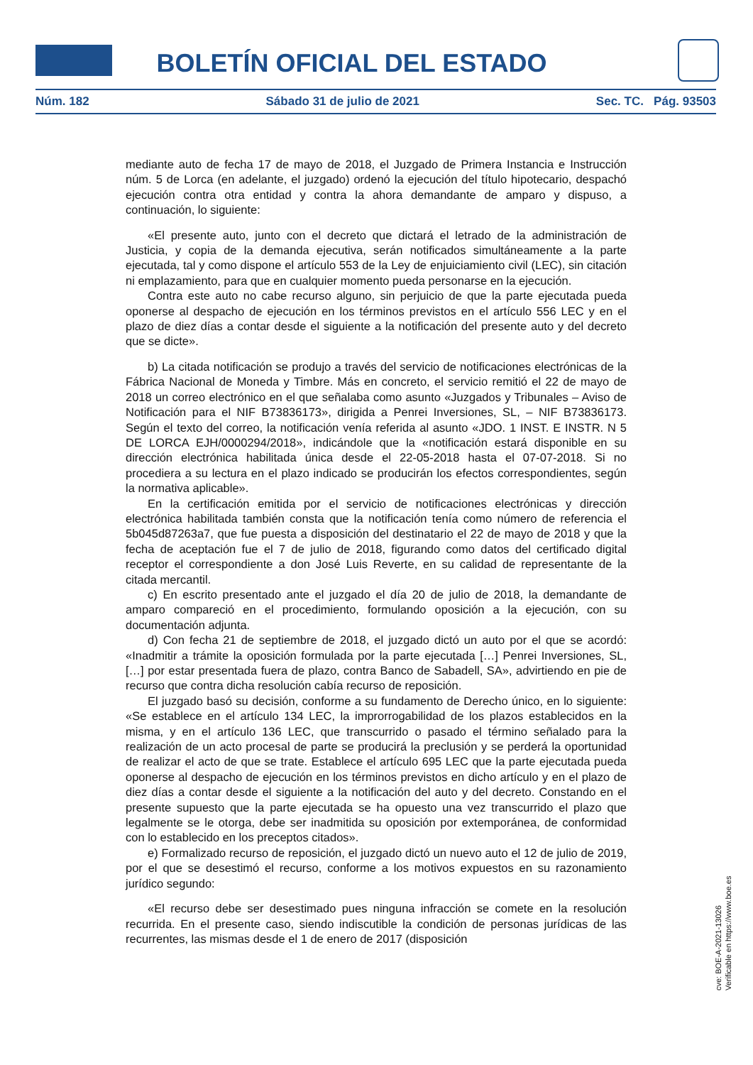BOLETÍN OFICIAL DEL ESTADO
Núm. 182 Sábado 31 de julio de 2021 Sec. TC. Pág. 93503
mediante auto de fecha 17 de mayo de 2018, el Juzgado de Primera Instancia e Instrucción núm. 5 de Lorca (en adelante, el juzgado) ordenó la ejecución del título hipotecario, despachó ejecución contra otra entidad y contra la ahora demandante de amparo y dispuso, a continuación, lo siguiente:
«El presente auto, junto con el decreto que dictará el letrado de la administración de Justicia, y copia de la demanda ejecutiva, serán notificados simultáneamente a la parte ejecutada, tal y como dispone el artículo 553 de la Ley de enjuiciamiento civil (LEC), sin citación ni emplazamiento, para que en cualquier momento pueda personarse en la ejecución.
Contra este auto no cabe recurso alguno, sin perjuicio de que la parte ejecutada pueda oponerse al despacho de ejecución en los términos previstos en el artículo 556 LEC y en el plazo de diez días a contar desde el siguiente a la notificación del presente auto y del decreto que se dicte».
b) La citada notificación se produjo a través del servicio de notificaciones electrónicas de la Fábrica Nacional de Moneda y Timbre. Más en concreto, el servicio remitió el 22 de mayo de 2018 un correo electrónico en el que señalaba como asunto «Juzgados y Tribunales – Aviso de Notificación para el NIF B73836173», dirigida a Penrei Inversiones, SL, – NIF B73836173. Según el texto del correo, la notificación venía referida al asunto «JDO. 1 INST. E INSTR. N 5 DE LORCA EJH/0000294/2018», indicándole que la «notificación estará disponible en su dirección electrónica habilitada única desde el 22-05-2018 hasta el 07-07-2018. Si no procediera a su lectura en el plazo indicado se producirán los efectos correspondientes, según la normativa aplicable».
En la certificación emitida por el servicio de notificaciones electrónicas y dirección electrónica habilitada también consta que la notificación tenía como número de referencia el 5b045d87263a7, que fue puesta a disposición del destinatario el 22 de mayo de 2018 y que la fecha de aceptación fue el 7 de julio de 2018, figurando como datos del certificado digital receptor el correspondiente a don José Luis Reverte, en su calidad de representante de la citada mercantil.
c) En escrito presentado ante el juzgado el día 20 de julio de 2018, la demandante de amparo compareció en el procedimiento, formulando oposición a la ejecución, con su documentación adjunta.
d) Con fecha 21 de septiembre de 2018, el juzgado dictó un auto por el que se acordó: «Inadmitir a trámite la oposición formulada por la parte ejecutada […] Penrei Inversiones, SL, […] por estar presentada fuera de plazo, contra Banco de Sabadell, SA», advirtiendo en pie de recurso que contra dicha resolución cabía recurso de reposición.
El juzgado basó su decisión, conforme a su fundamento de Derecho único, en lo siguiente: «Se establece en el artículo 134 LEC, la improrrogabilidad de los plazos establecidos en la misma, y en el artículo 136 LEC, que transcurrido o pasado el término señalado para la realización de un acto procesal de parte se producirá la preclusión y se perderá la oportunidad de realizar el acto de que se trate. Establece el artículo 695 LEC que la parte ejecutada pueda oponerse al despacho de ejecución en los términos previstos en dicho artículo y en el plazo de diez días a contar desde el siguiente a la notificación del auto y del decreto. Constando en el presente supuesto que la parte ejecutada se ha opuesto una vez transcurrido el plazo que legalmente se le otorga, debe ser inadmitida su oposición por extemporánea, de conformidad con lo establecido en los preceptos citados».
e) Formalizado recurso de reposición, el juzgado dictó un nuevo auto el 12 de julio de 2019, por el que se desestimó el recurso, conforme a los motivos expuestos en su razonamiento jurídico segundo:
«El recurso debe ser desestimado pues ninguna infracción se comete en la resolución recurrida. En el presente caso, siendo indiscutible la condición de personas jurídicas de las recurrentes, las mismas desde el 1 de enero de 2017 (disposición
cve: BOE-A-2021-13026
Verificable en https://www.boe.es